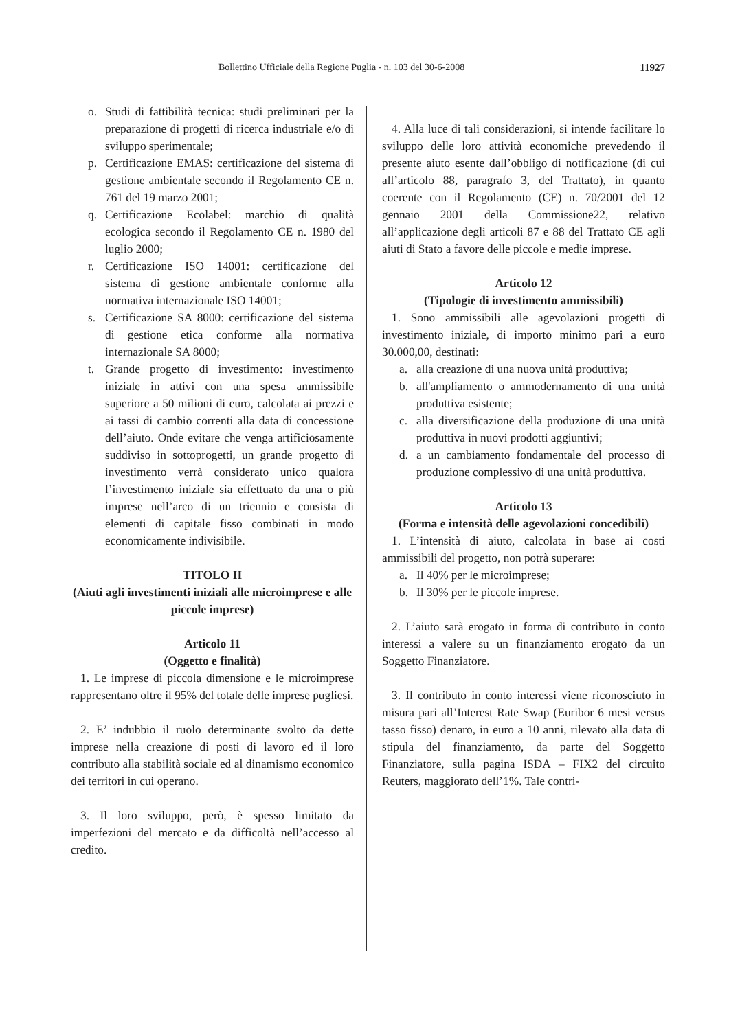Bollettino Ufficiale della Regione Puglia - n. 103 del 30-6-2008 11927
o. Studi di fattibilità tecnica: studi preliminari per la preparazione di progetti di ricerca industriale e/o di sviluppo sperimentale;
p. Certificazione EMAS: certificazione del sistema di gestione ambientale secondo il Regolamento CE n. 761 del 19 marzo 2001;
q. Certificazione Ecolabel: marchio di qualità ecologica secondo il Regolamento CE n. 1980 del luglio 2000;
r. Certificazione ISO 14001: certificazione del sistema di gestione ambientale conforme alla normativa internazionale ISO 14001;
s. Certificazione SA 8000: certificazione del sistema di gestione etica conforme alla normativa internazionale SA 8000;
t. Grande progetto di investimento: investimento iniziale in attivi con una spesa ammissibile superiore a 50 milioni di euro, calcolata ai prezzi e ai tassi di cambio correnti alla data di concessione dell’aiuto. Onde evitare che venga artificiosamente suddiviso in sottoprogetti, un grande progetto di investimento verrà considerato unico qualora l’investimento iniziale sia effettuato da una o più imprese nell’arco di un triennio e consista di elementi di capitale fisso combinati in modo economicamente indivisibile.
TITOLO II
(Aiuti agli investimenti iniziali alle microimprese e alle piccole imprese)
Articolo 11
(Oggetto e finalità)
1. Le imprese di piccola dimensione e le microimprese rappresentano oltre il 95% del totale delle imprese pugliesi.
2. E’ indubbio il ruolo determinante svolto da dette imprese nella creazione di posti di lavoro ed il loro contributo alla stabilità sociale ed al dinamismo economico dei territori in cui operano.
3. Il loro sviluppo, però, è spesso limitato da imperfezioni del mercato e da difficoltà nell’accesso al credito.
4. Alla luce di tali considerazioni, si intende facilitare lo sviluppo delle loro attività economiche prevedendo il presente aiuto esente dall’obbligo di notificazione (di cui all’articolo 88, paragrafo 3, del Trattato), in quanto coerente con il Regolamento (CE) n. 70/2001 del 12 gennaio 2001 della Commissione22, relativo all’applicazione degli articoli 87 e 88 del Trattato CE agli aiuti di Stato a favore delle piccole e medie imprese.
Articolo 12
(Tipologie di investimento ammissibili)
1. Sono ammissibili alle agevolazioni progetti di investimento iniziale, di importo minimo pari a euro 30.000,00, destinati:
a. alla creazione di una nuova unità produttiva;
b. all'ampliamento o ammodernamento di una unità produttiva esistente;
c. alla diversificazione della produzione di una unità produttiva in nuovi prodotti aggiuntivi;
d. a un cambiamento fondamentale del processo di produzione complessivo di una unità produttiva.
Articolo 13
(Forma e intensità delle agevolazioni concedibili)
1. L’intensità di aiuto, calcolata in base ai costi ammissibili del progetto, non potrà superare:
a. Il 40% per le microimprese;
b. Il 30% per le piccole imprese.
2. L’aiuto sarà erogato in forma di contributo in conto interessi a valere su un finanziamento erogato da un Soggetto Finanziatore.
3. Il contributo in conto interessi viene riconosciuto in misura pari all’Interest Rate Swap (Euribor 6 mesi versus tasso fisso) denaro, in euro a 10 anni, rilevato alla data di stipula del finanziamento, da parte del Soggetto Finanziatore, sulla pagina ISDA – FIX2 del circuito Reuters, maggiorato dell’1%. Tale contri-